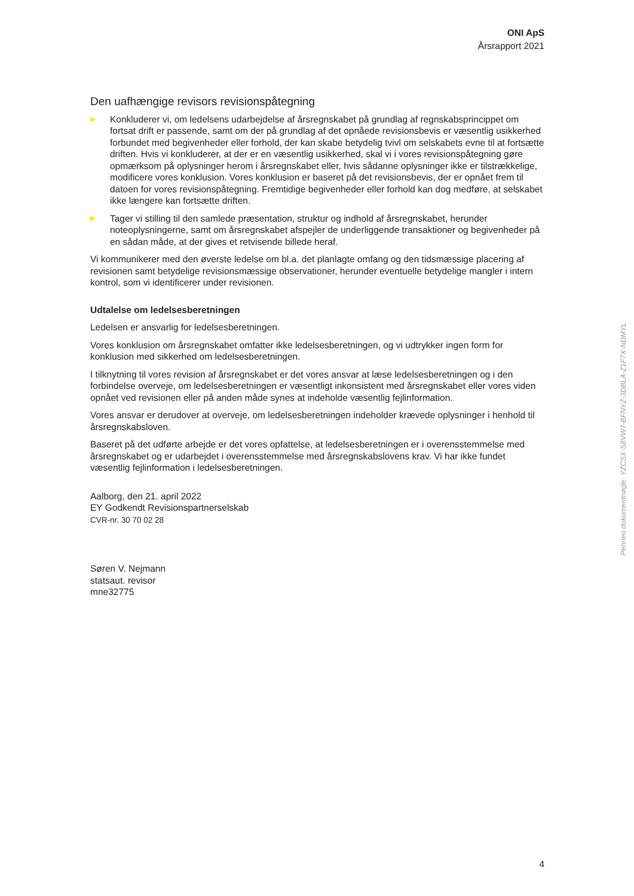ONI ApS
Årsrapport 2021
Den uafhængige revisors revisionspåtegning
▶
Konkluderer vi, om ledelsens udarbejdelse af årsregnskabet på grundlag af regnskabsprincippet om fortsat drift er passende, samt om der på grundlag af det opnåede revisionsbevis er væsentlig usikkerhed forbundet med begivenheder eller forhold, der kan skabe betydelig tvivl om selskabets evne til at fortsætte driften. Hvis vi konkluderer, at der er en væsentlig usikkerhed, skal vi i vores revisionspåtegning gøre opmærksom på oplysninger herom i årsregnskabet eller, hvis sådanne oplysninger ikke er tilstrækkelige, modificere vores konklusion. Vores konklusion er baseret på det revisionsbevis, der er opnået frem til datoen for vores revisionspåtegning. Fremtidige begivenheder eller forhold kan dog medføre, at selskabet ikke længere kan fortsætte driften.
▶
Tager vi stilling til den samlede præsentation, struktur og indhold af årsregnskabet, herunder noteoplysningerne, samt om årsregnskabet afspejler de underliggende transaktioner og begivenheder på en sådan måde, at der gives et retvisende billede heraf.
Vi kommunikerer med den øverste ledelse om bl.a. det planlagte omfang og den tidsmæssige placering af revisionen samt betydelige revisionsmæssige observationer, herunder eventuelle betydelige mangler i intern kontrol, som vi identificerer under revisionen.
Udtalelse om ledelsesberetningen
Ledelsen er ansvarlig for ledelsesberetningen.
Vores konklusion om årsregnskabet omfatter ikke ledelsesberetningen, og vi udtrykker ingen form for konklusion med sikkerhed om ledelsesberetningen.
I tilknytning til vores revision af årsregnskabet er det vores ansvar at læse ledelsesberetningen og i den forbindelse overveje, om ledelsesberetningen er væsentligt inkonsistent med årsregnskabet eller vores viden opnået ved revisionen eller på anden måde synes at indeholde væsentlig fejlinformation.
Vores ansvar er derudover at overveje, om ledelsesberetningen indeholder krævede oplysninger i henhold til årsregnskabsloven.
Baseret på det udførte arbejde er det vores opfattelse, at ledelsesberetningen er i overensstemmelse med årsregnskabet og er udarbejdet i overensstemmelse med årsregnskabslovens krav. Vi har ikke fundet væsentlig fejlinformation i ledelsesberetningen.
Aalborg, den 21. april 2022
EY Godkendt Revisionspartnerselskab
CVR-nr. 30 70 02 28
Søren V. Nejmann
statsaut. revisor
mne32775
Penneo dokumentnøgle: YZCSX-S8VW7-BFNYZ-3DBLA-Z1F7X-NDMYL
4